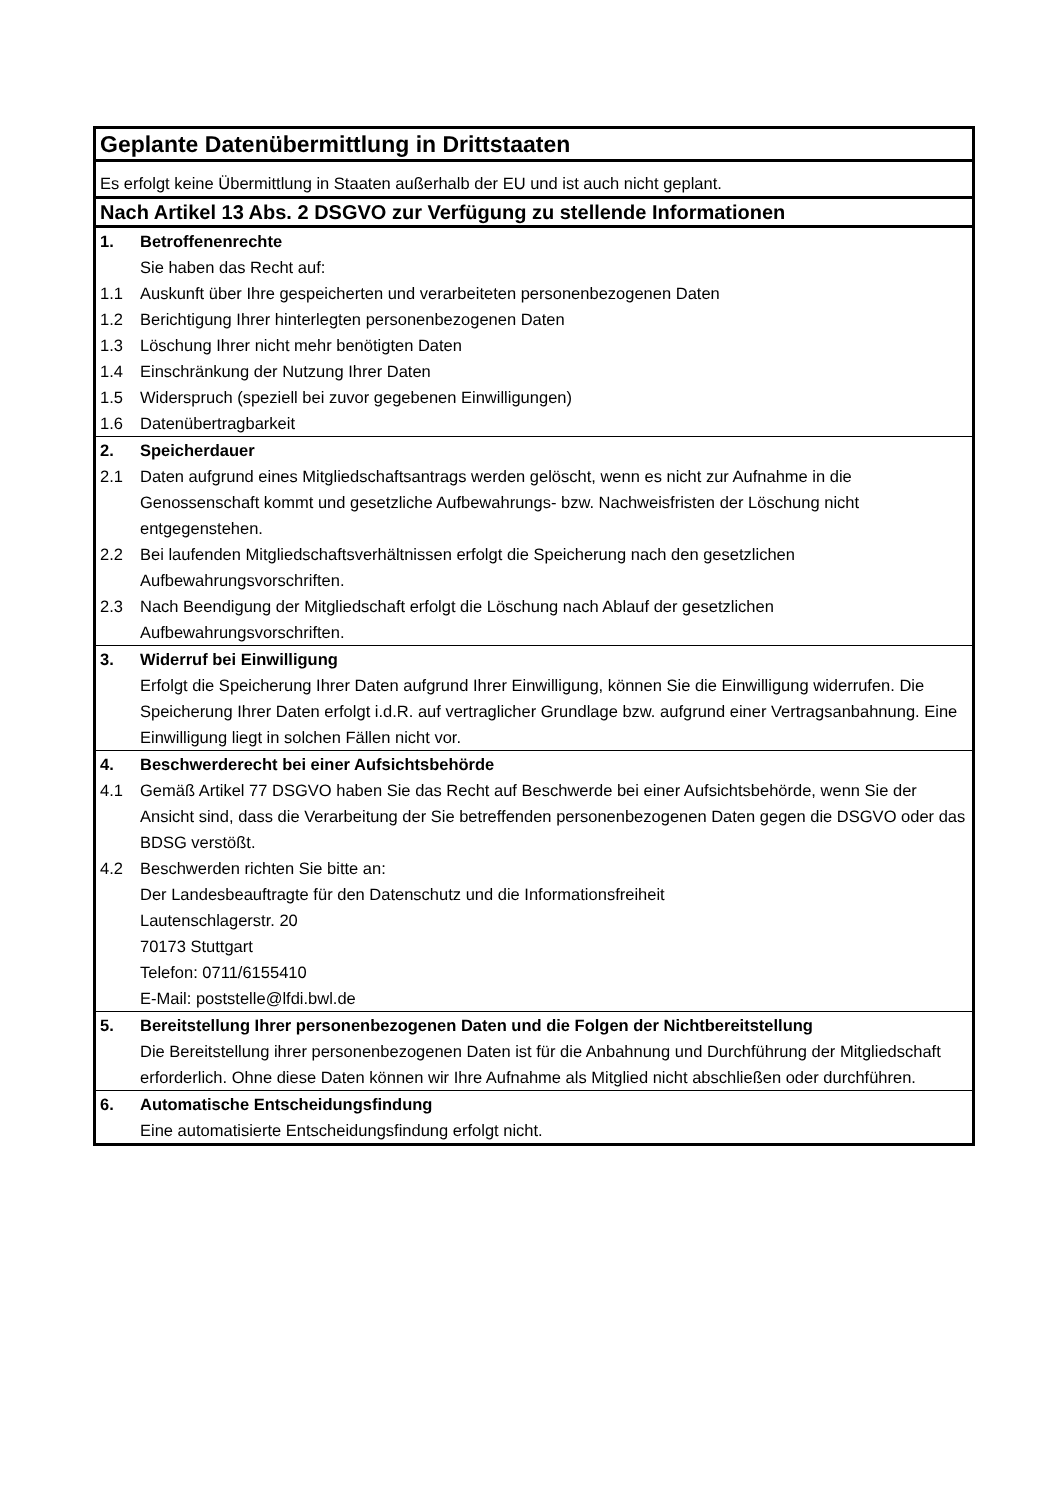| Geplante Datenübermittlung in Drittstaaten | |
| Es erfolgt keine Übermittlung in Staaten außerhalb der EU und ist auch nicht geplant. | |
| Nach Artikel 13 Abs. 2 DSGVO zur Verfügung zu stellende Informationen | |
| 1. | Betroffenenrechte |
| | Sie haben das Recht auf: |
| 1.1 | Auskunft über Ihre gespeicherten und verarbeiteten personenbezogenen Daten |
| 1.2 | Berichtigung Ihrer hinterlegten personenbezogenen Daten |
| 1.3 | Löschung Ihrer nicht mehr benötigten Daten |
| 1.4 | Einschränkung der Nutzung Ihrer Daten |
| 1.5 | Widerspruch (speziell bei zuvor gegebenen Einwilligungen) |
| 1.6 | Datenübertragbarkeit |
| 2. | Speicherdauer |
| 2.1 | Daten aufgrund eines Mitgliedschaftsantrags werden gelöscht, wenn es nicht zur Aufnahme in die Genossenschaft kommt und gesetzliche Aufbewahrungs- bzw. Nachweisfristen der Löschung nicht entgegenstehen. |
| 2.2 | Bei laufenden Mitgliedschaftsverhältnissen erfolgt die Speicherung nach den gesetzlichen Aufbewahrungsvorschriften. |
| 2.3 | Nach Beendigung der Mitgliedschaft erfolgt die Löschung nach Ablauf der gesetzlichen Aufbewahrungsvorschriften. |
| 3. | Widerruf bei Einwilligung |
| | Erfolgt die Speicherung Ihrer Daten aufgrund Ihrer Einwilligung, können Sie die Einwilligung widerrufen. Die Speicherung Ihrer Daten erfolgt i.d.R. auf vertraglicher Grundlage bzw. aufgrund einer Vertragsanbahnung. Eine Einwilligung liegt in solchen Fällen nicht vor. |
| 4. | Beschwerderecht bei einer Aufsichtsbehörde |
| 4.1 | Gemäß Artikel 77 DSGVO haben Sie das Recht auf Beschwerde bei einer Aufsichtsbehörde, wenn Sie der Ansicht sind, dass die Verarbeitung der Sie betreffenden personenbezogenen Daten gegen die DSGVO oder das BDSG verstößt. |
| 4.2 | Beschwerden richten Sie bitte an: Der Landesbeauftragte für den Datenschutz und die Informationsfreiheit Lautenschlagerstr. 20 70173 Stuttgart Telefon: 0711/6155410 E-Mail: poststelle@lfdi.bwl.de |
| 5. | Bereitstellung Ihrer personenbezogenen Daten und die Folgen der Nichtbereitstellung |
| | Die Bereitstellung ihrer personenbezogenen Daten ist für die Anbahnung und Durchführung der Mitgliedschaft erforderlich. Ohne diese Daten können wir Ihre Aufnahme als Mitglied nicht abschließen oder durchführen. |
| 6. | Automatische Entscheidungsfindung |
| | Eine automatisierte Entscheidungsfindung erfolgt nicht. |